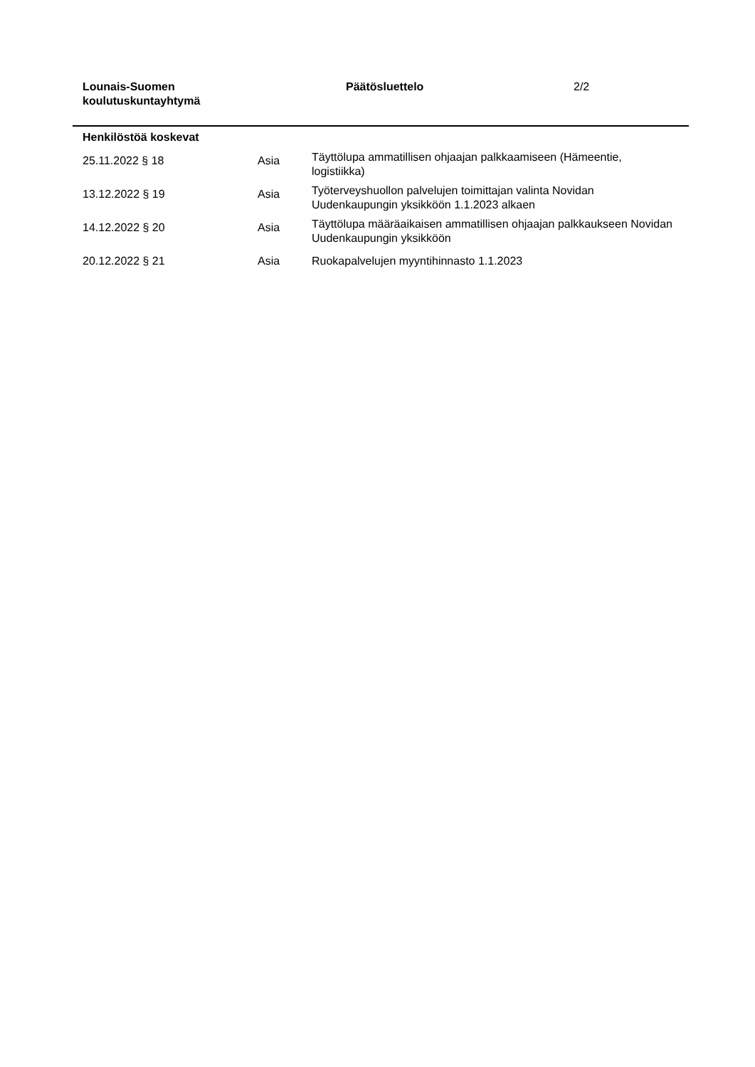Lounais-Suomen
koulutuskuntayhtymä
Päätösluettelo 2/2
Henkilöstöä koskevat
| 25.11.2022 § 18 | Asia | Täyttölupa ammatillisen ohjaajan palkkaamiseen (Hämeentie, logistiikka) |
| 13.12.2022 § 19 | Asia | Työterveyshuollon palvelujen toimittajan valinta Novidan Uudenkaupungin yksikköön 1.1.2023 alkaen |
| 14.12.2022 § 20 | Asia | Täyttölupa määräaikaisen ammatillisen ohjaajan palkkaukseen Novidan Uudenkaupungin yksikköön |
| 20.12.2022 § 21 | Asia | Ruokapalvelujen myyntihinnasto 1.1.2023 |